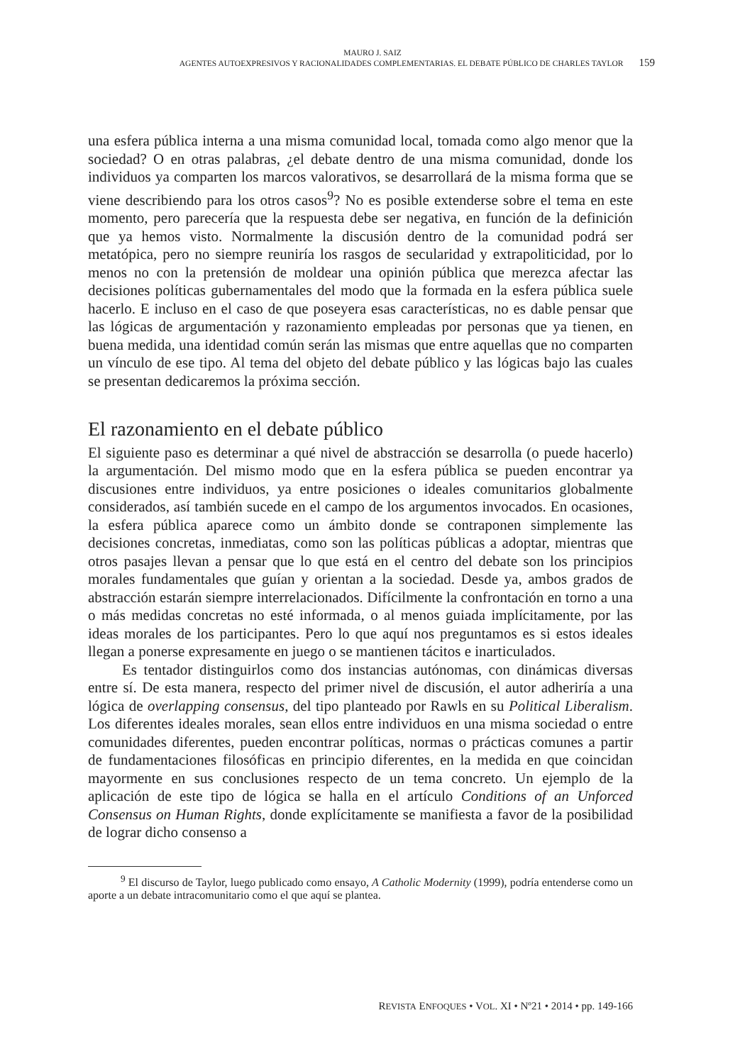MAURO J. SAIZ
AGENTES AUTOEXPRESIVOS Y RACIONALIDADES COMPLEMENTARIAS. EL DEBATE PÚBLICO DE CHARLES TAYLOR 159
una esfera pública interna a una misma comunidad local, tomada como algo menor que la sociedad? O en otras palabras, ¿el debate dentro de una misma comunidad, donde los individuos ya comparten los marcos valorativos, se desarrollará de la misma forma que se viene describiendo para los otros casos<sup>9</sup>? No es posible extenderse sobre el tema en este momento, pero parecería que la respuesta debe ser negativa, en función de la definición que ya hemos visto. Normalmente la discusión dentro de la comunidad podrá ser metatópica, pero no siempre reuniría los rasgos de secularidad y extrapoliticidad, por lo menos no con la pretensión de moldear una opinión pública que merezca afectar las decisiones políticas gubernamentales del modo que la formada en la esfera pública suele hacerlo. E incluso en el caso de que poseyera esas características, no es dable pensar que las lógicas de argumentación y razonamiento empleadas por personas que ya tienen, en buena medida, una identidad común serán las mismas que entre aquellas que no comparten un vínculo de ese tipo. Al tema del objeto del debate público y las lógicas bajo las cuales se presentan dedicaremos la próxima sección.
El razonamiento en el debate público
El siguiente paso es determinar a qué nivel de abstracción se desarrolla (o puede hacerlo) la argumentación. Del mismo modo que en la esfera pública se pueden encontrar ya discusiones entre individuos, ya entre posiciones o ideales comunitarios globalmente considerados, así también sucede en el campo de los argumentos invocados. En ocasiones, la esfera pública aparece como un ámbito donde se contraponen simplemente las decisiones concretas, inmediatas, como son las políticas públicas a adoptar, mientras que otros pasajes llevan a pensar que lo que está en el centro del debate son los principios morales fundamentales que guían y orientan a la sociedad. Desde ya, ambos grados de abstracción estarán siempre interrelacionados. Difícilmente la confrontación en torno a una o más medidas concretas no esté informada, o al menos guiada implícitamente, por las ideas morales de los participantes. Pero lo que aquí nos preguntamos es si estos ideales llegan a ponerse expresamente en juego o se mantienen tácitos e inarticulados.
Es tentador distinguirlos como dos instancias autónomas, con dinámicas diversas entre sí. De esta manera, respecto del primer nivel de discusión, el autor adheriría a una lógica de overlapping consensus, del tipo planteado por Rawls en su Political Liberalism. Los diferentes ideales morales, sean ellos entre individuos en una misma sociedad o entre comunidades diferentes, pueden encontrar políticas, normas o prácticas comunes a partir de fundamentaciones filosóficas en principio diferentes, en la medida en que coincidan mayormente en sus conclusiones respecto de un tema concreto. Un ejemplo de la aplicación de este tipo de lógica se halla en el artículo Conditions of an Unforced Consensus on Human Rights, donde explícitamente se manifiesta a favor de la posibilidad de lograr dicho consenso a
<sup>9</sup> El discurso de Taylor, luego publicado como ensayo, A Catholic Modernity (1999), podría entenderse como un aporte a un debate intracomunitario como el que aquí se plantea.
REVISTA ENFOQUES • VOL. XI • Nº21 • 2014 • pp. 149-166